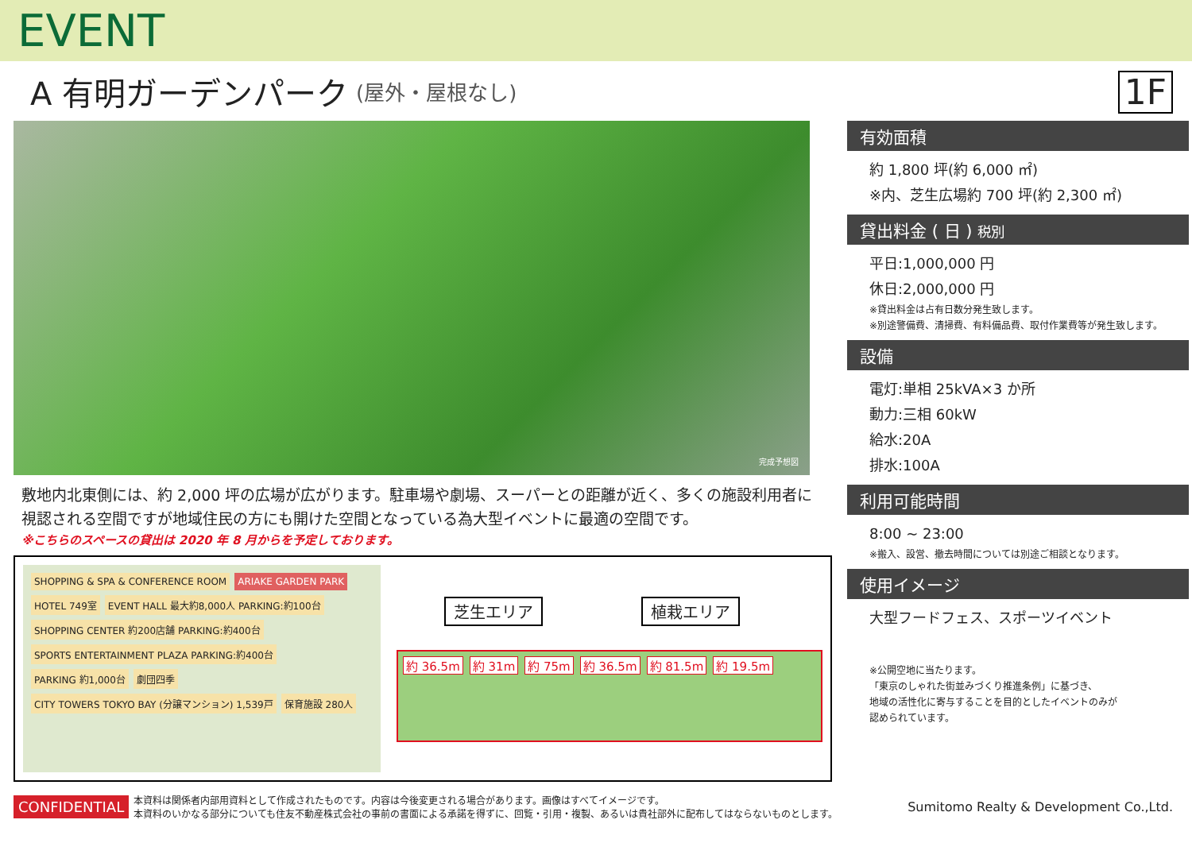EVENT
A 有明ガーデンパーク (屋外・屋根なし) 1F
完成予想図
敷地内北東側には、約 2,000 坪の広場が広がります。駐車場や劇場、スーパーとの距離が近く、多くの施設利用者に視認される空間ですが地域住民の方にも開けた空間となっている為大型イベントに最適の空間です。
※こちらのスペースの貸出は 2020 年 8 月からを予定しております。
SHOPPING & SPA & CONFERENCE ROOM
ARIAKE GARDEN PARK
HOTEL 749室
EVENT HALL 最大約8,000人 PARKING:約100台
SHOPPING CENTER 約200店舗 PARKING:約400台
SPORTS ENTERTAINMENT PLAZA PARKING:約400台
PARKING 約1,000台
劇団四季
CITY TOWERS TOKYO BAY (分譲マンション) 1,539戸
保育施設 280人
芝生エリア 植栽エリア
約 36.5m 約 31m 約 75m 約 36.5m 約 81.5m 約 19.5m
有効面積
約 1,800 坪(約 6,000 ㎡)
※内、芝生広場約 700 坪(約 2,300 ㎡)
貸出料金 ( 日 ) 税別
平日:1,000,000 円
休日:2,000,000 円
※貸出料金は占有日数分発生致します。
※別途警備費、清掃費、有料備品費、取付作業費等が発生致します。
設備
電灯:単相 25kVA×3 か所
動力:三相 60kW
給水:20A
排水:100A
利用可能時間
8:00 ~ 23:00
※搬入、設営、撤去時間については別途ご相談となります。
使用イメージ
大型フードフェス、スポーツイベント
※公開空地に当たります。
「東京のしゃれた街並みづくり推進条例」に基づき、
地域の活性化に寄与することを目的としたイベントのみが
認められています。
CONFIDENTIAL 本資料は関係者内部用資料として作成されたものです。内容は今後変更される場合があります。画像はすべてイメージです。
本資料のいかなる部分についても住友不動産株式会社の事前の書面による承諾を得ずに、回覧・引用・複製、あるいは貴社部外に配布してはならないものとします。 Sumitomo Realty & Development Co.,Ltd.